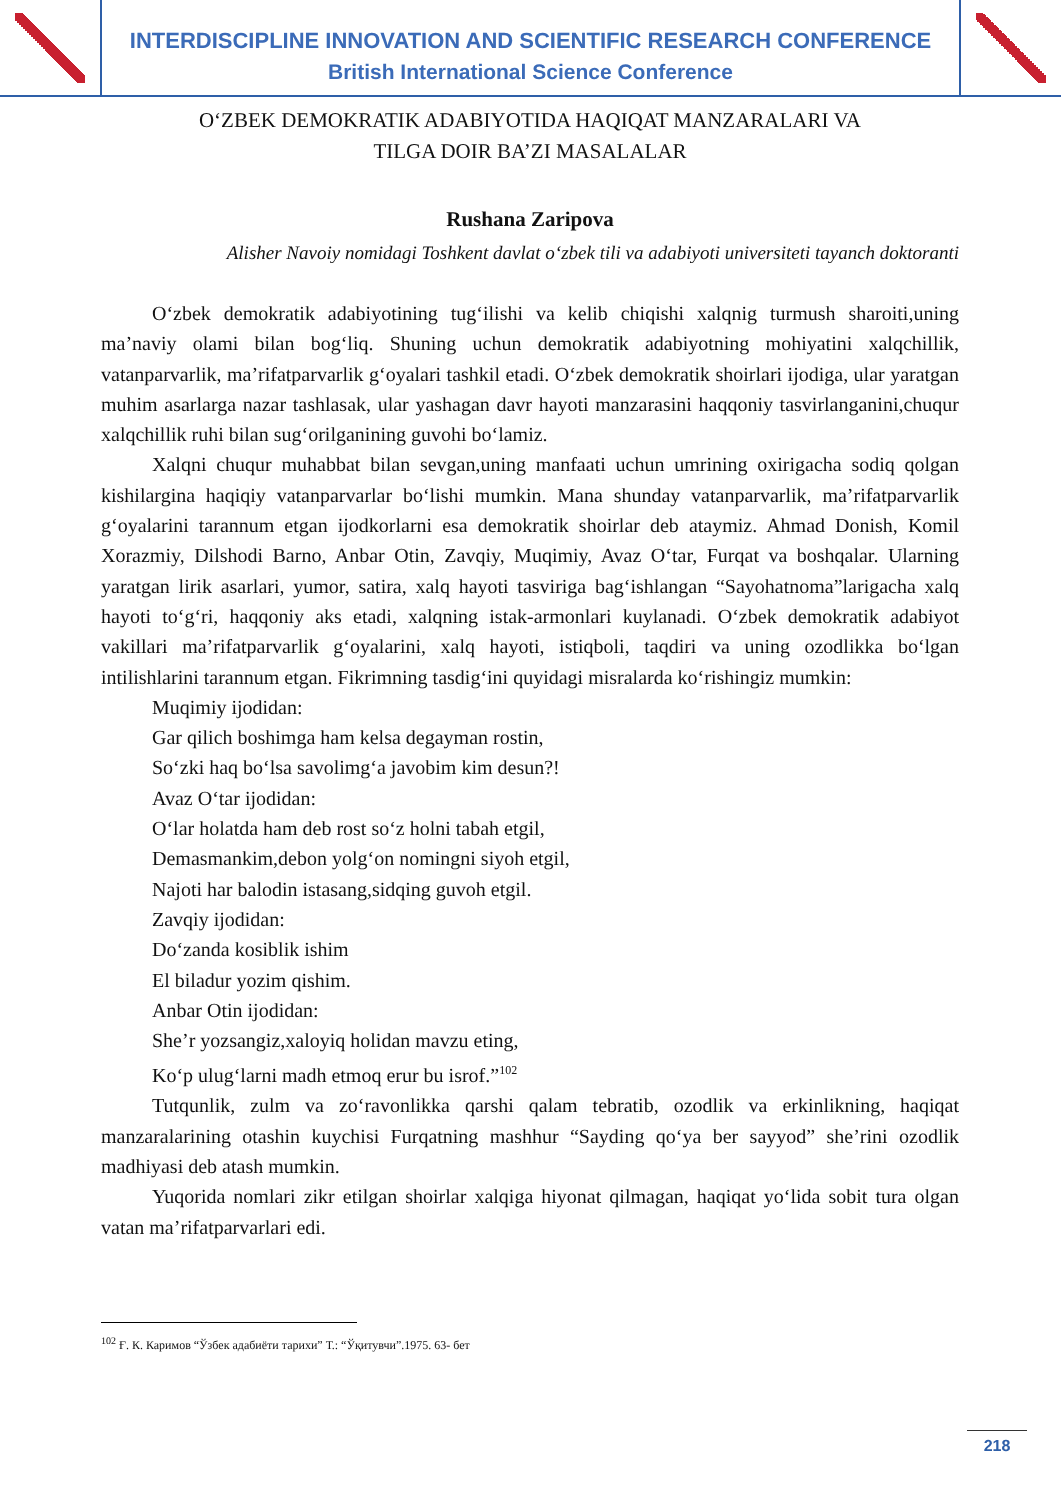INTERDISCIPLINE INNOVATION AND SCIENTIFIC RESEARCH CONFERENCE
British International Science Conference
O‘ZBEK DEMOKRATIK ADABIYOTIDA HAQIQAT MANZARALARI VA
TILGA DOIR BA’ZI MASALALAR
Rushana Zaripova
Alisher Navoiy nomidagi Toshkent davlat o‘zbek tili va adabiyoti universiteti tayanch doktoranti
O‘zbek demokratik adabiyotining tug‘ilishi va kelib chiqishi xalqnig turmush sharoiti,uning ma’naviy olami bilan bog‘liq. Shuning uchun demokratik adabiyotning mohiyatini xalqchillik, vatanparvarlik, ma’rifatparvarlik g‘oyalari tashkil etadi. O‘zbek demokratik shoirlari ijodiga, ular yaratgan muhim asarlarga nazar tashlasak, ular yashagan davr hayoti manzarasini haqqoniy tasvirlanganini,chuqur xalqchillik ruhi bilan sug‘orilganining guvohi bo‘lamiz.
Xalqni chuqur muhabbat bilan sevgan,uning manfaati uchun umrining oxirigacha sodiq qolgan kishilargina haqiqiy vatanparvarlar bo‘lishi mumkin. Mana shunday vatanparvarlik, ma’rifatparvarlik g‘oyalarini tarannum etgan ijodkorlarni esa demokratik shoirlar deb ataymiz. Ahmad Donish, Komil Xorazmiy, Dilshodi Barno, Anbar Otin, Zavqiy, Muqimiy, Avaz O‘tar, Furqat va boshqalar. Ularning yaratgan lirik asarlari, yumor, satira, xalq hayoti tasviriga bag‘ishlangan “Sayohatnoma”larigacha xalq hayoti to‘g‘ri, haqqoniy aks etadi, xalqning istak-armonlari kuylanadi. O‘zbek demokratik adabiyot vakillari ma’rifatparvarlik g‘oyalarini, xalq hayoti, istiqboli, taqdiri va uning ozodlikka bo‘lgan intilishlarini tarannum etgan. Fikrimning tasdig‘ini quyidagi misralarda ko‘rishingiz mumkin:
Muqimiy ijodidan:
Gar qilich boshimga ham kelsa degayman rostin,
So‘zki haq bo‘lsa savolimg‘a javobim kim desun?!
Avaz O‘tar ijodidan:
O‘lar holatda ham deb rost so‘z holni tabah etgil,
Demasmankim,debon yolg‘on nomingni siyoh etgil,
Najoti har balodin istasang,sidqing guvoh etgil.
Zavqiy ijodidan:
Do‘zanda kosiblik ishim
El biladur yozim qishim.
Anbar Otin ijodidan:
She’r yozsangiz,xaloyiq holidan mavzu eting,
Ko‘p ulug‘larni madh etmoq erur bu isrof.”<sup>102</sup>
Tutqunlik, zulm va zo‘ravonlikka qarshi qalam tebratib, ozodlik va erkinlikning, haqiqat manzaralarining otashin kuychisi Furqatning mashhur “Sayding qo‘ya ber sayyod” she’rini ozodlik madhiyasi deb atash mumkin.
Yuqorida nomlari zikr etilgan shoirlar xalqiga hiyonat qilmagan, haqiqat yo‘lida sobit tura olgan vatan ma’rifatparvarlari edi.
<sup>102</sup> Ғ. К. Каримов “Ўзбек адабиёти тарихи” Т.: “Ўқитувчи”.1975. 63- бет
218